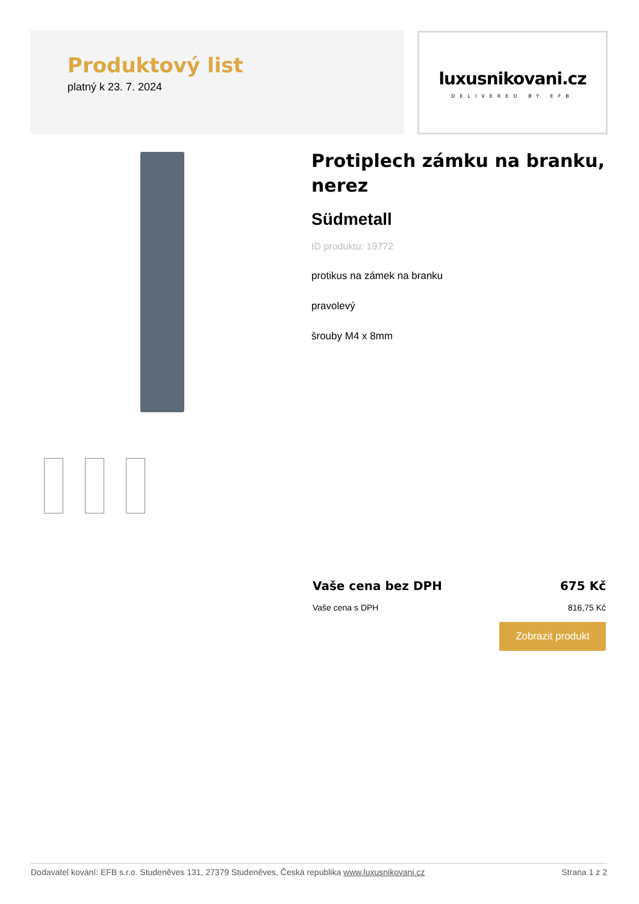Produktový list
platný k 23. 7. 2024
luxusnikovani.cz
DELIVERED BY EFB
Protiplech zámku na branku, nerez
Südmetall
ID produktu: 19772
protikus na zámek na branku
pravolevý
šrouby M4 x 8mm
Vaše cena bez DPH 675 Kč
Vaše cena s DPH 816,75 Kč
Zobrazit produkt
Dodavatel kování: EFB s.r.o. Studeněves 131, 27379 Studeněves, Česká republika www.luxusnikovani.cz Strana 1 z 2